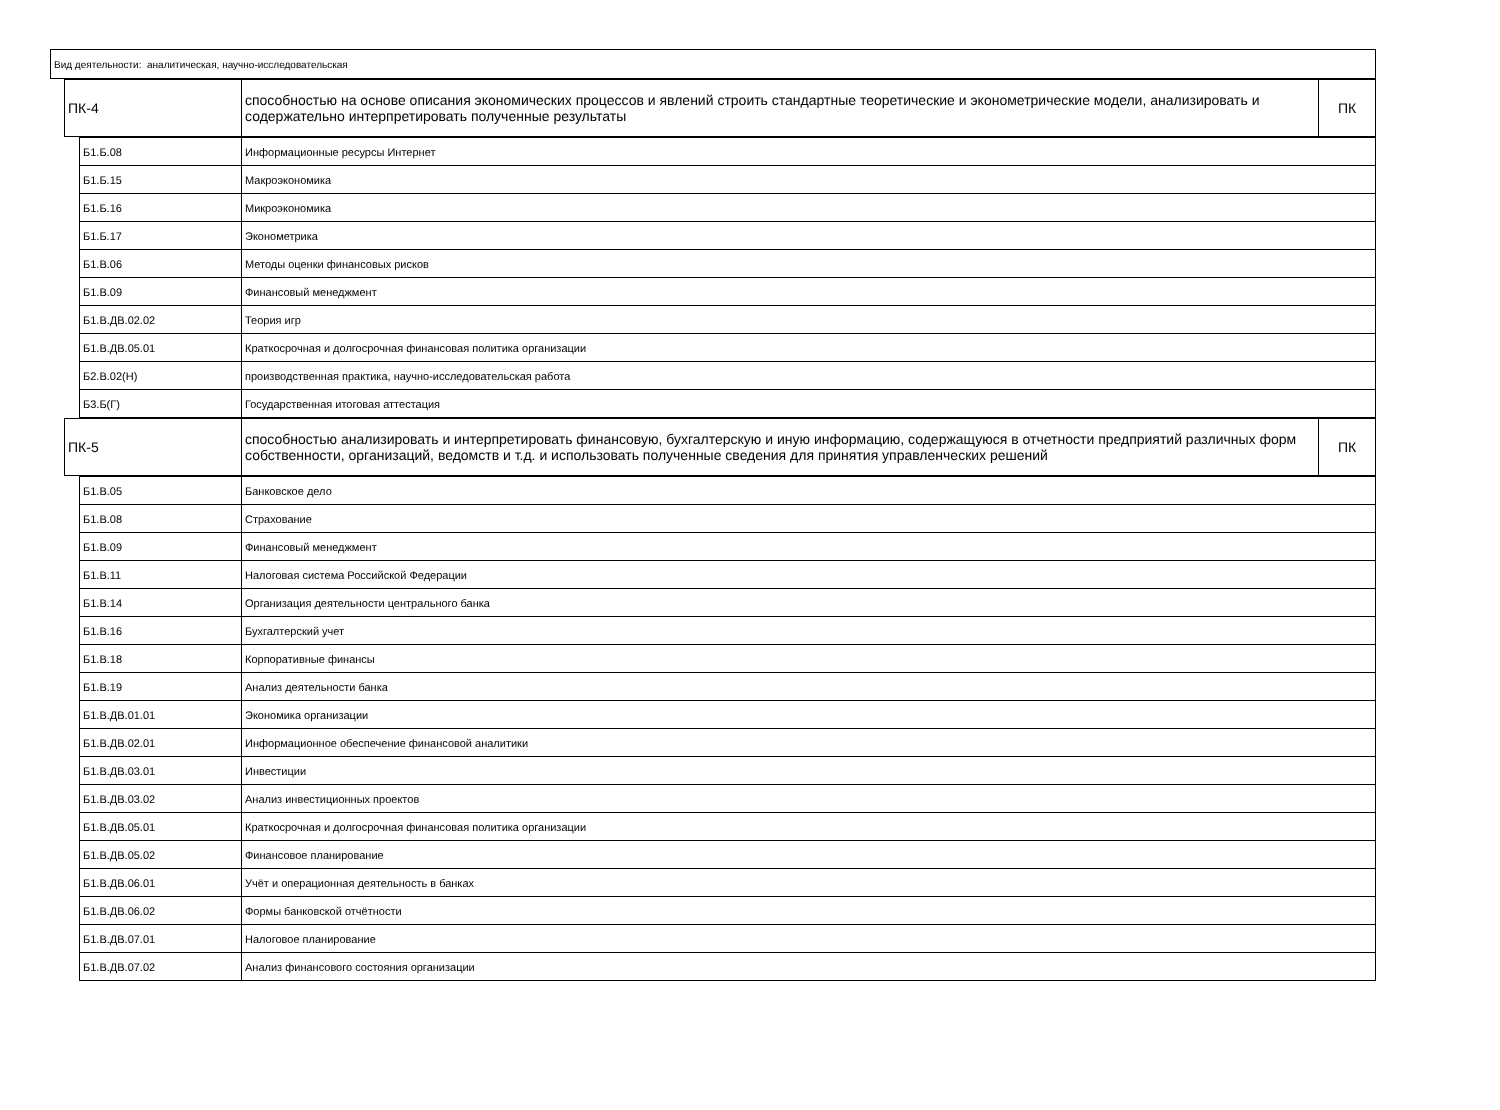Вид деятельности: аналитическая, научно-исследовательская
| ПК-4 | способностью на основе описания экономических процессов и явлений строить стандартные теоретические и эконометрические модели, анализировать и содержательно интерпретировать полученные результаты | ПК |
| Б1.Б.08 | Информационные ресурсы Интернет |
| Б1.Б.15 | Макроэкономика |
| Б1.Б.16 | Микроэкономика |
| Б1.Б.17 | Эконометрика |
| Б1.В.06 | Методы оценки финансовых рисков |
| Б1.В.09 | Финансовый менеджмент |
| Б1.В.ДВ.02.02 | Теория игр |
| Б1.В.ДВ.05.01 | Краткосрочная и долгосрочная финансовая политика организации |
| Б2.В.02(Н) | производственная практика, научно-исследовательская работа |
| Б3.Б(Г) | Государственная итоговая аттестация |
| ПК-5 | способностью анализировать и интерпретировать финансовую, бухгалтерскую и иную информацию, содержащуюся в отчетности предприятий различных форм собственности, организаций, ведомств и т.д. и использовать полученные сведения для принятия управленческих решений | ПК |
| Б1.В.05 | Банковское дело |
| Б1.В.08 | Страхование |
| Б1.В.09 | Финансовый менеджмент |
| Б1.В.11 | Налоговая система Российской Федерации |
| Б1.В.14 | Организация деятельности центрального банка |
| Б1.В.16 | Бухгалтерский учет |
| Б1.В.18 | Корпоративные финансы |
| Б1.В.19 | Анализ деятельности банка |
| Б1.В.ДВ.01.01 | Экономика организации |
| Б1.В.ДВ.02.01 | Информационное обеспечение финансовой аналитики |
| Б1.В.ДВ.03.01 | Инвестиции |
| Б1.В.ДВ.03.02 | Анализ инвестиционных проектов |
| Б1.В.ДВ.05.01 | Краткосрочная и долгосрочная финансовая политика организации |
| Б1.В.ДВ.05.02 | Финансовое планирование |
| Б1.В.ДВ.06.01 | Учёт и операционная деятельность в банках |
| Б1.В.ДВ.06.02 | Формы банковской отчётности |
| Б1.В.ДВ.07.01 | Налоговое планирование |
| Б1.В.ДВ.07.02 | Анализ финансового состояния организации |